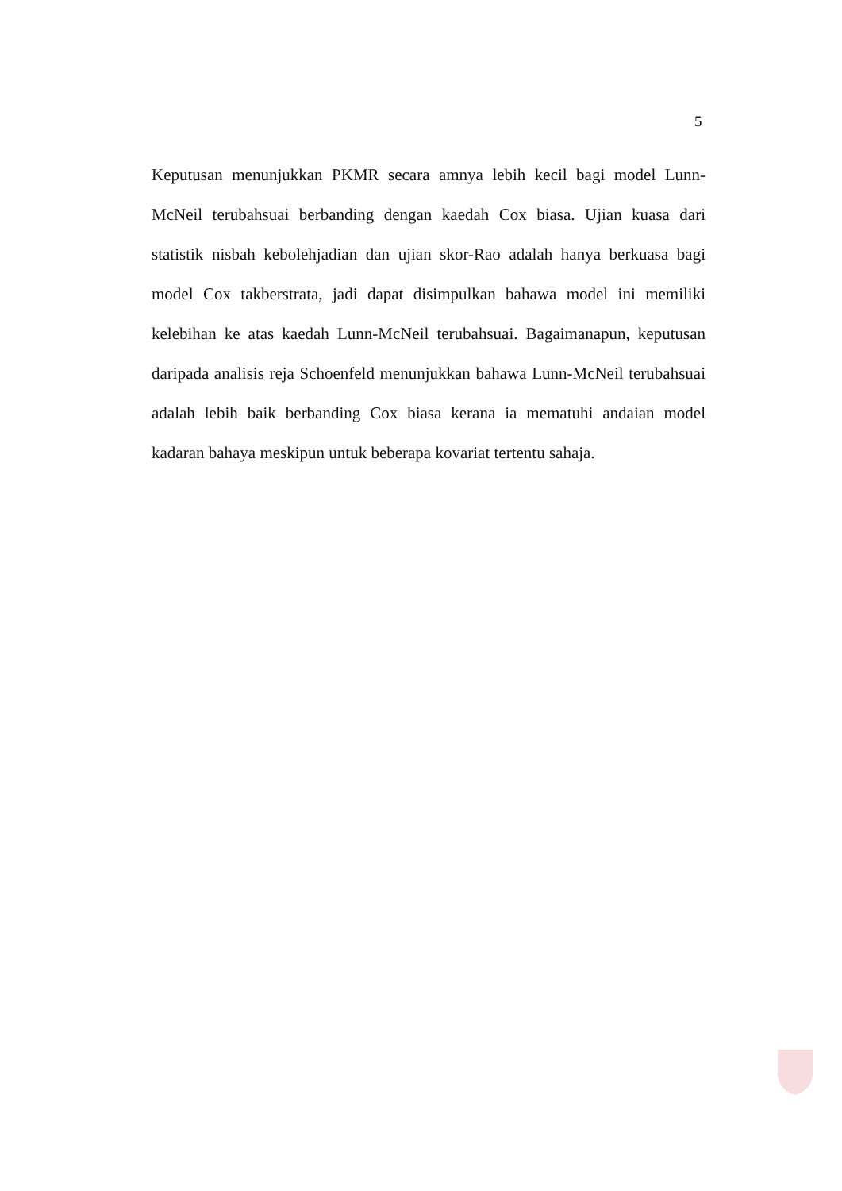5
Keputusan menunjukkan PKMR secara amnya lebih kecil bagi model Lunn-McNeil terubahsuai berbanding dengan kaedah Cox biasa. Ujian kuasa dari statistik nisbah kebolehjadian dan ujian skor-Rao adalah hanya berkuasa bagi model Cox takberstrata, jadi dapat disimpulkan bahawa model ini memiliki kelebihan ke atas kaedah Lunn-McNeil terubahsuai. Bagaimanapun, keputusan daripada analisis reja Schoenfeld menunjukkan bahawa Lunn-McNeil terubahsuai adalah lebih baik berbanding Cox biasa kerana ia mematuhi andaian model kadaran bahaya meskipun untuk beberapa kovariat tertentu sahaja.